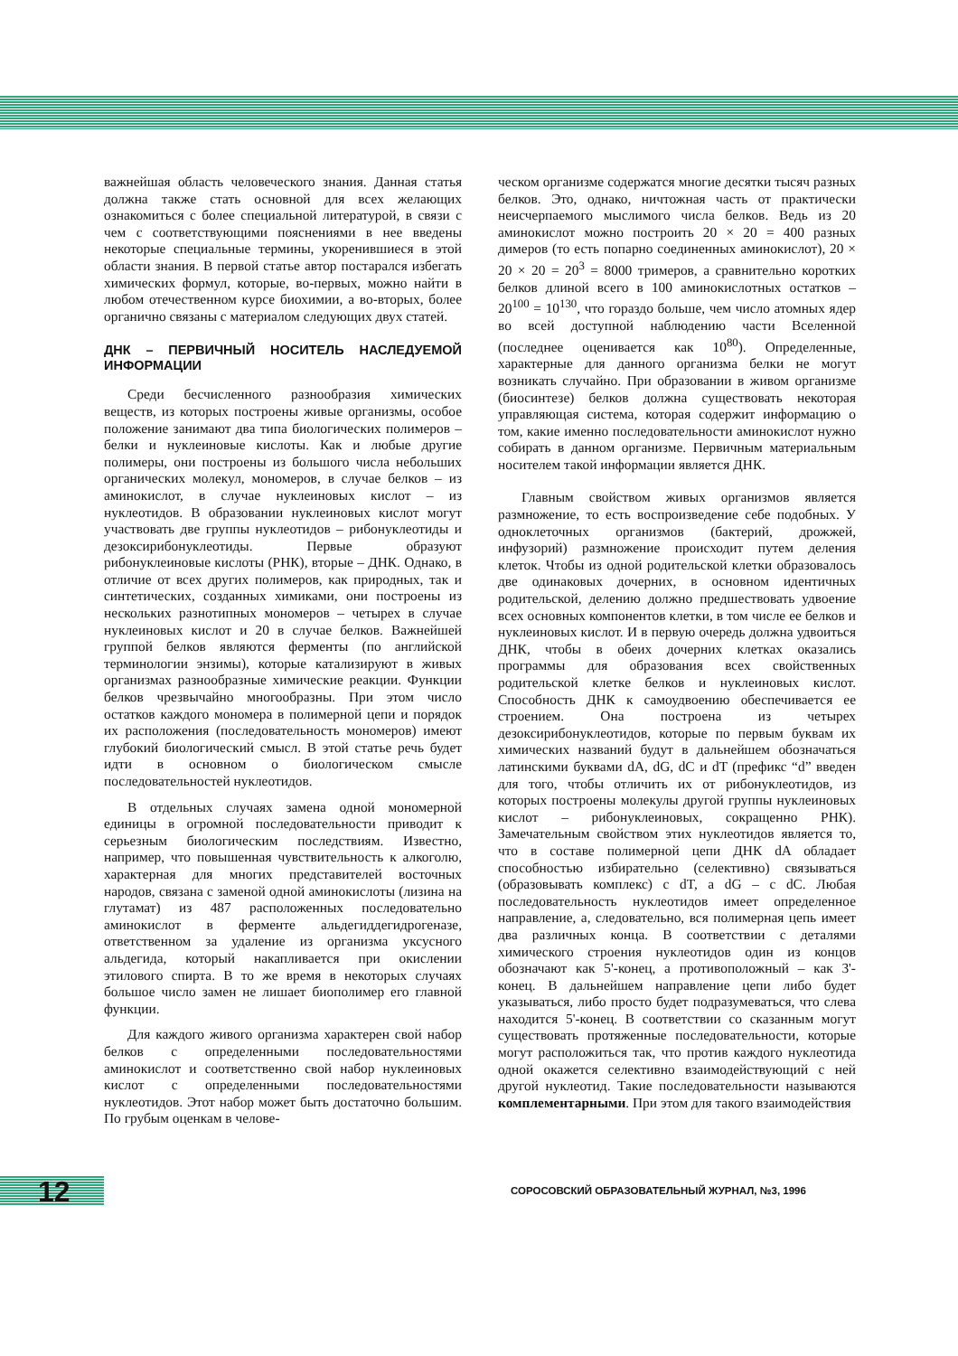важнейшая область человеческого знания. Данная статья должна также стать основной для всех желающих ознакомиться с более специальной литературой, в связи с чем с соответствующими пояснениями в нее введены некоторые специальные термины, укоренившиеся в этой области знания. В первой статье автор постарался избегать химических формул, которые, во-первых, можно найти в любом отечественном курсе биохимии, а во-вторых, более органично связаны с материалом следующих двух статей.
ДНК – ПЕРВИЧНЫЙ НОСИТЕЛЬ НАСЛЕДУЕМОЙ ИНФОРМАЦИИ
Среди бесчисленного разнообразия химических веществ, из которых построены живые организмы, особое положение занимают два типа биологических полимеров – белки и нуклеиновые кислоты. Как и любые другие полимеры, они построены из большого числа небольших органических молекул, мономеров, в случае белков – из аминокислот, в случае нуклеиновых кислот – из нуклеотидов. В образовании нуклеиновых кислот могут участвовать две группы нуклеотидов – рибонуклеотиды и дезоксирибонуклеотиды. Первые образуют рибонуклеиновые кислоты (РНК), вторые – ДНК. Однако, в отличие от всех других полимеров, как природных, так и синтетических, созданных химиками, они построены из нескольких разнотипных мономеров – четырех в случае нуклеиновых кислот и 20 в случае белков. Важнейшей группой белков являются ферменты (по английской терминологии энзимы), которые катализируют в живых организмах разнообразные химические реакции. Функции белков чрезвычайно многообразны. При этом число остатков каждого мономера в полимерной цепи и порядок их расположения (последовательность мономеров) имеют глубокий биологический смысл. В этой статье речь будет идти в основном о биологическом смысле последовательностей нуклеотидов.
В отдельных случаях замена одной мономерной единицы в огромной последовательности приводит к серьезным биологическим последствиям. Известно, например, что повышенная чувствительность к алкоголю, характерная для многих представителей восточных народов, связана с заменой одной аминокислоты (лизина на глутамат) из 487 расположенных последовательно аминокислот в ферменте альдегиддегидрогеназе, ответственном за удаление из организма уксусного альдегида, который накапливается при окислении этилового спирта. В то же время в некоторых случаях большое число замен не лишает биополимер его главной функции.
Для каждого живого организма характерен свой набор белков с определенными последовательностями аминокислот и соответственно свой набор нуклеиновых кислот с определенными последовательностями нуклеотидов. Этот набор может быть достаточно большим. По грубым оценкам в челове-
ческом организме содержатся многие десятки тысяч разных белков. Это, однако, ничтожная часть от практически неисчерпаемого мыслимого числа белков. Ведь из 20 аминокислот можно построить 20 × 20 = 400 разных димеров (то есть попарно соединенных аминокислот), 20 × 20 × 20 = 20<sup>3</sup> = 8000 тримеров, а сравнительно коротких белков длиной всего в 100 аминокислотных остатков – 20<sup>100</sup> = 10<sup>130</sup>, что гораздо больше, чем число атомных ядер во всей доступной наблюдению части Вселенной (последнее оценивается как 10<sup>80</sup>). Определенные, характерные для данного организма белки не могут возникать случайно. При образовании в живом организме (биосинтезе) белков должна существовать некоторая управляющая система, которая содержит информацию о том, какие именно последовательности аминокислот нужно собирать в данном организме. Первичным материальным носителем такой информации является ДНК.
Главным свойством живых организмов является размножение, то есть воспроизведение себе подобных. У одноклеточных организмов (бактерий, дрожжей, инфузорий) размножение происходит путем деления клеток. Чтобы из одной родительской клетки образовалось две одинаковых дочерних, в основном идентичных родительской, делению должно предшествовать удвоение всех основных компонентов клетки, в том числе ее белков и нуклеиновых кислот. И в первую очередь должна удвоиться ДНК, чтобы в обеих дочерних клетках оказались программы для образования всех свойственных родительской клетке белков и нуклеиновых кислот. Способность ДНК к самоудвоению обеспечивается ее строением. Она построена из четырех дезоксирибонуклеотидов, которые по первым буквам их химических названий будут в дальнейшем обозначаться латинскими буквами dA, dG, dC и dT (префикс “d” введен для того, чтобы отличить их от рибонуклеотидов, из которых построены молекулы другой группы нуклеиновых кислот – рибонуклеиновых, сокращенно РНК). Замечательным свойством этих нуклеотидов является то, что в составе полимерной цепи ДНК dA обладает способностью избирательно (селективно) связываться (образовывать комплекс) с dT, а dG – с dC. Любая последовательность нуклеотидов имеет определенное направление, а, следовательно, вся полимерная цепь имеет два различных конца. В соответствии с деталями химического строения нуклеотидов один из концов обозначают как 5'-конец, а противоположный – как 3'-конец. В дальнейшем направление цепи либо будет указываться, либо просто будет подразумеваться, что слева находится 5'-конец. В соответствии со сказанным могут существовать протяженные последовательности, которые могут расположиться так, что против каждого нуклеотида одной окажется селективно взаимодействующий с ней другой нуклеотид. Такие последовательности называются комплементарными. При этом для такого взаимодействия
12
СОРОСОВСКИЙ ОБРАЗОВАТЕЛЬНЫЙ ЖУРНАЛ, №3, 1996